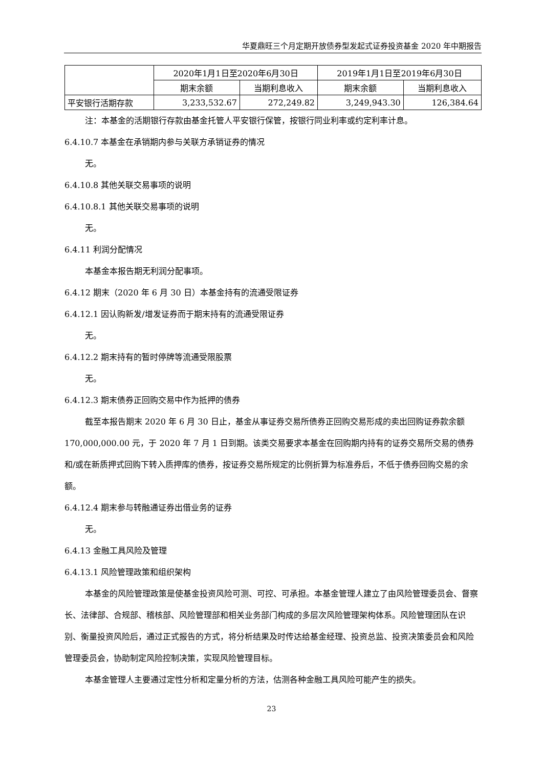华夏鼎旺三个月定期开放债券型发起式证券投资基金 2020 年中期报告
| | 2020年1月1日至2020年6月30日 | | 2019年1月1日至2019年6月30日 | |
| --- | --- | --- | --- | --- |
| | 期末余额 | 当期利息收入 | 期末余额 | 当期利息收入 |
| 平安银行活期存款 | 3,233,532.67 | 272,249.82 | 3,249,943.30 | 126,384.64 |
注：本基金的活期银行存款由基金托管人平安银行保管，按银行同业利率或约定利率计息。
6.4.10.7 本基金在承销期内参与关联方承销证券的情况
无。
6.4.10.8 其他关联交易事项的说明
6.4.10.8.1 其他关联交易事项的说明
无。
6.4.11 利润分配情况
本基金本报告期无利润分配事项。
6.4.12 期末（2020 年 6 月 30 日）本基金持有的流通受限证券
6.4.12.1 因认购新发/增发证券而于期末持有的流通受限证券
无。
6.4.12.2 期末持有的暂时停牌等流通受限股票
无。
6.4.12.3 期末债券正回购交易中作为抵押的债券
截至本报告期末 2020 年 6 月 30 日止，基金从事证券交易所债券正回购交易形成的卖出回购证券款余额 170,000,000.00 元，于 2020 年 7 月 1 日到期。该类交易要求本基金在回购期内持有的证券交易所交易的债券和/或在新质押式回购下转入质押库的债券，按证券交易所规定的比例折算为标准券后，不低于债券回购交易的余额。
6.4.12.4 期末参与转融通证券出借业务的证券
无。
6.4.13 金融工具风险及管理
6.4.13.1 风险管理政策和组织架构
本基金的风险管理政策是使基金投资风险可测、可控、可承担。本基金管理人建立了由风险管理委员会、督察长、法律部、合规部、稽核部、风险管理部和相关业务部门构成的多层次风险管理架构体系。风险管理团队在识别、衡量投资风险后，通过正式报告的方式，将分析结果及时传达给基金经理、投资总监、投资决策委员会和风险管理委员会，协助制定风险控制决策，实现风险管理目标。
本基金管理人主要通过定性分析和定量分析的方法，估测各种金融工具风险可能产生的损失。
23